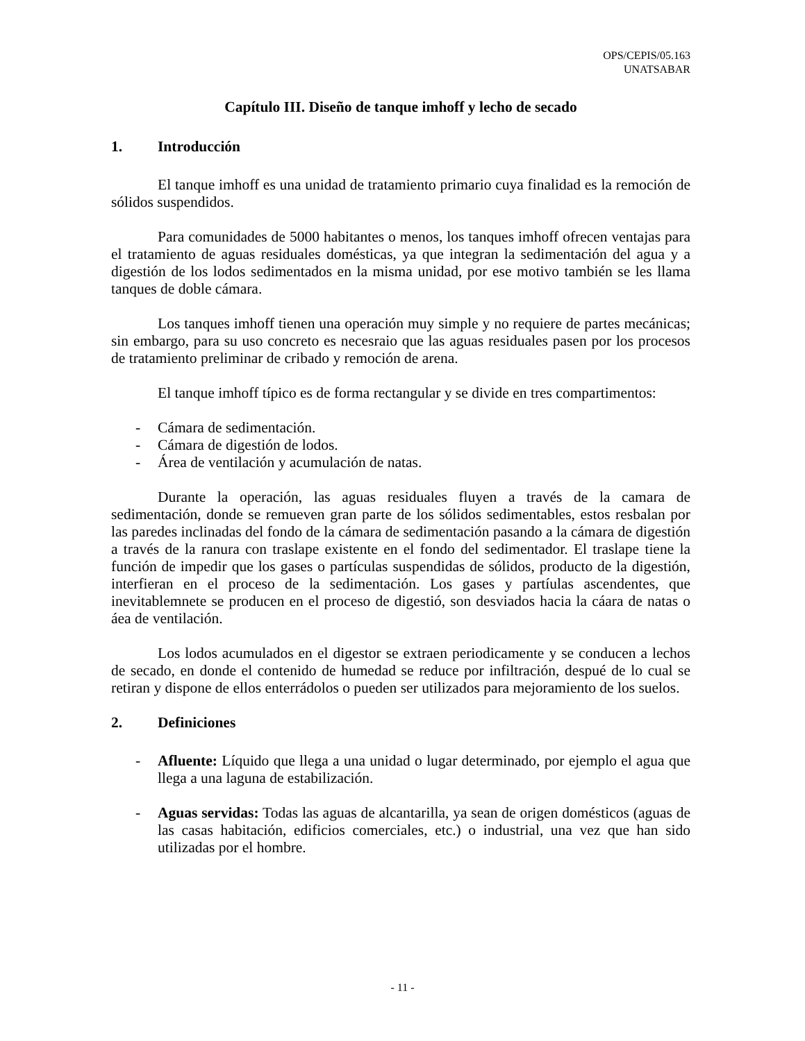OPS/CEPIS/05.163
UNATSABAR
Capítulo III. Diseño de tanque imhoff y lecho de secado
1. Introducción
El tanque imhoff es una unidad de tratamiento primario cuya finalidad es la remoción de sólidos suspendidos.
Para comunidades de 5000 habitantes o menos, los tanques imhoff ofrecen ventajas para el tratamiento de aguas residuales domésticas, ya que integran la sedimentación del agua y a digestión de los lodos sedimentados en la misma unidad, por ese motivo también se les llama tanques de doble cámara.
Los tanques imhoff tienen una operación muy simple y no requiere de partes mecánicas; sin embargo, para su uso concreto es necesraio que las aguas residuales pasen por los procesos de tratamiento preliminar de cribado y remoción de arena.
El tanque imhoff típico es de forma rectangular y se divide en tres compartimentos:
- Cámara de sedimentación.
- Cámara de digestión de lodos.
- Área de ventilación y acumulación de natas.
Durante la operación, las aguas residuales fluyen a través de la camara de sedimentación, donde se remueven gran parte de los sólidos sedimentables, estos resbalan por las paredes inclinadas del fondo de la cámara de sedimentación pasando a la cámara de digestión a través de la ranura con traslape existente en el fondo del sedimentador. El traslape tiene la función de impedir que los gases o partículas suspendidas de sólidos, producto de la digestión, interfieran en el proceso de la sedimentación. Los gases y partíulas ascendentes, que inevitablemnete se producen en el proceso de digestió, son desviados hacia la cáara de natas o áea de ventilación.
Los lodos acumulados en el digestor se extraen periodicamente y se conducen a lechos de secado, en donde el contenido de humedad se reduce por infiltración, despué de lo cual se retiran y dispone de ellos enterrádolos o pueden ser utilizados para mejoramiento de los suelos.
2. Definiciones
- Afluente: Líquido que llega a una unidad o lugar determinado, por ejemplo el agua que llega a una laguna de estabilización.
- Aguas servidas: Todas las aguas de alcantarilla, ya sean de origen domésticos (aguas de las casas habitación, edificios comerciales, etc.) o industrial, una vez que han sido utilizadas por el hombre.
- 11 -